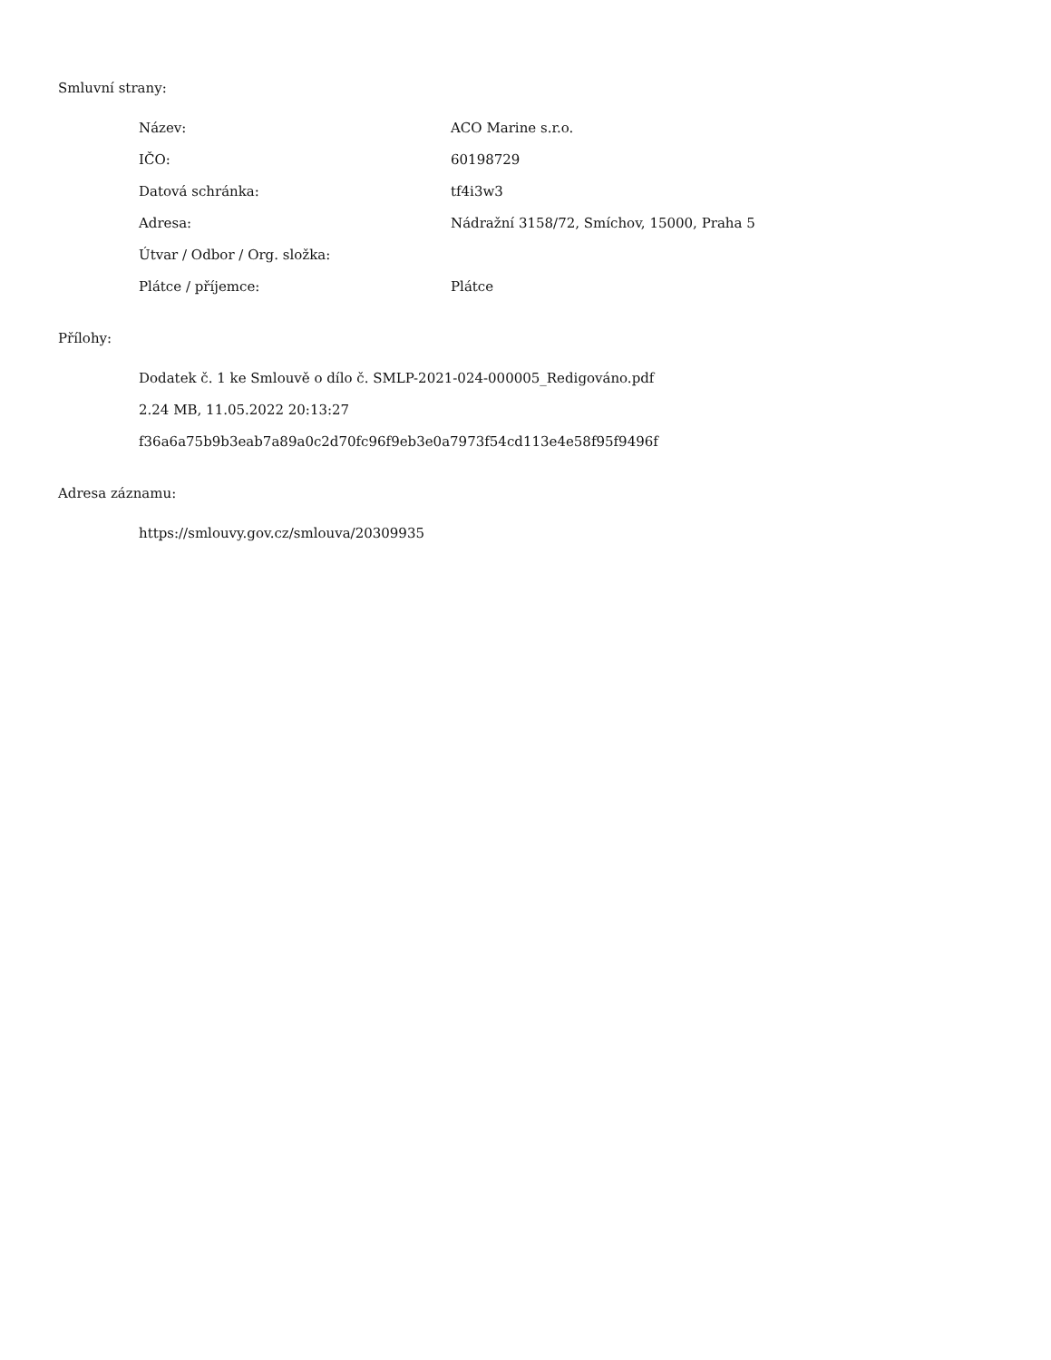Smluvní strany:
| Název: | ACO Marine s.r.o. |
| IČO: | 60198729 |
| Datová schránka: | tf4i3w3 |
| Adresa: | Nádražní 3158/72, Smíchov, 15000, Praha 5 |
| Útvar / Odbor / Org. složka: | |
| Plátce / příjemce: | Plátce |
Přílohy:
Dodatek č. 1 ke Smlouvě o dílo č. SMLP-2021-024-000005_Redigováno.pdf
2.24 MB, 11.05.2022 20:13:27
f36a6a75b9b3eab7a89a0c2d70fc96f9eb3e0a7973f54cd113e4e58f95f9496f
Adresa záznamu:
https://smlouvy.gov.cz/smlouva/20309935